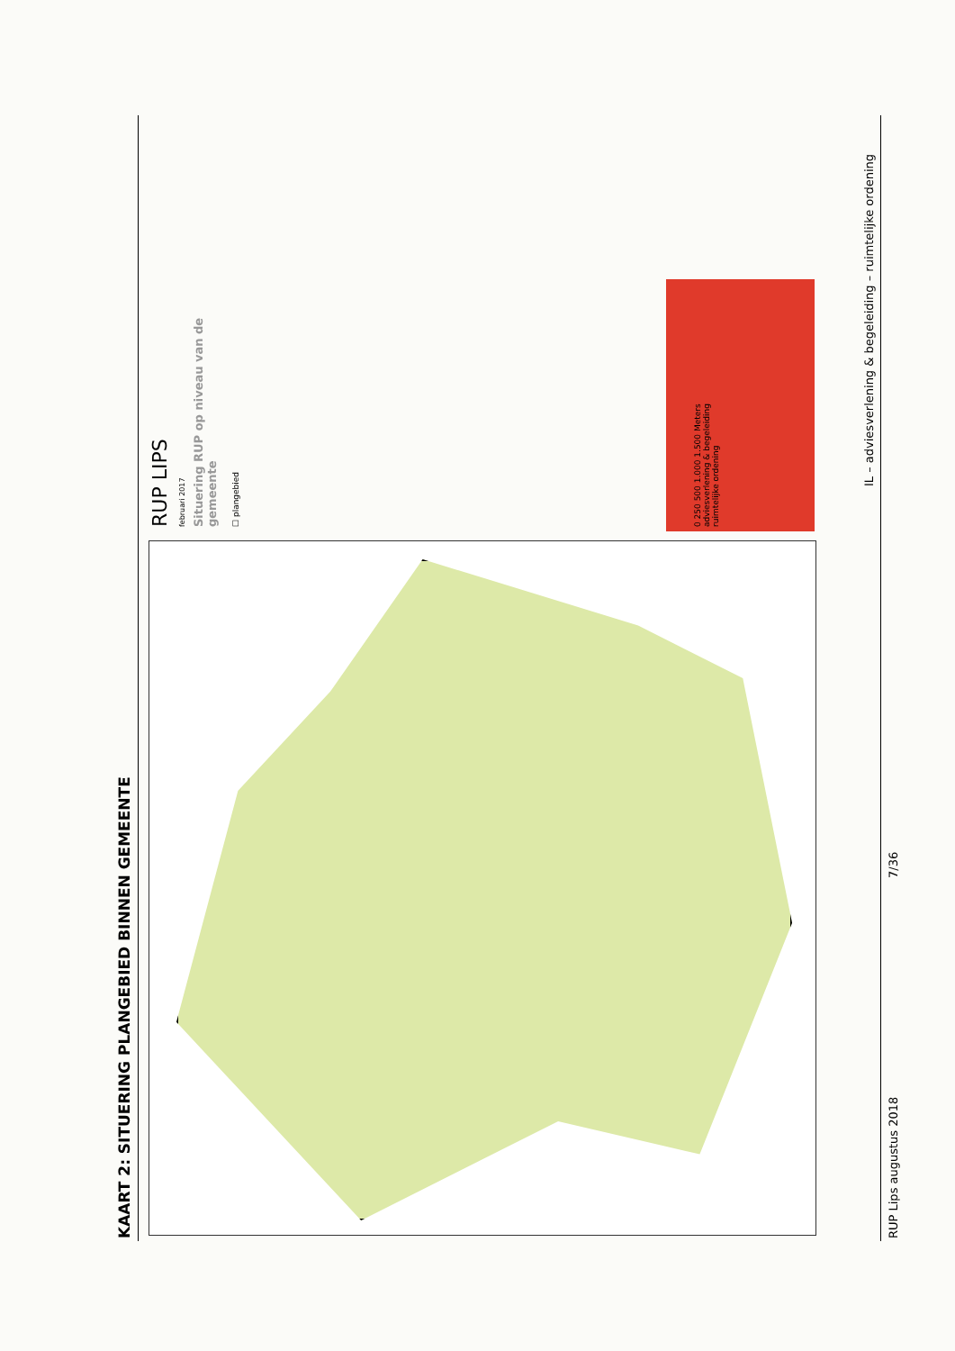KAART 2: SITUERING PLANGEBIED BINNEN GEMEENTE
RUP LIPS
februari 2017
Situering RUP op niveau van de
gemeente
☐ plangebied
0 250 500 1.000 1.500 Meters
adviesverlening & begeleiding
ruimtelijke ordening
IL – adviesverlening & begeleiding – ruimtelijke ordening
RUP Lips augustus 2018
7/36